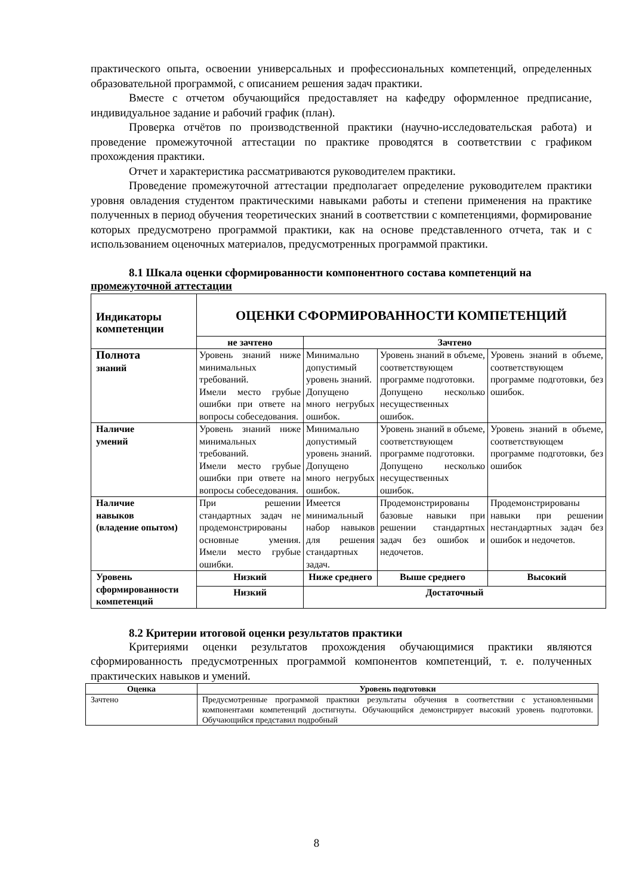практического опыта, освоении универсальных и профессиональных компетенций, определенных образовательной программой, с описанием решения задач практики.
Вместе с отчетом обучающийся предоставляет на кафедру оформленное предписание, индивидуальное задание и рабочий график (план).
Проверка отчётов по производственной практики (научно-исследовательская работа) и проведение промежуточной аттестации по практике проводятся в соответствии с графиком прохождения практики.
Отчет и характеристика рассматриваются руководителем практики.
Проведение промежуточной аттестации предполагает определение руководителем практики уровня овладения студентом практическими навыками работы и степени применения на практике полученных в период обучения теоретических знаний в соответствии с компетенциями, формирование которых предусмотрено программой практики, как на основе представленного отчета, так и с использованием оценочных материалов, предусмотренных программой практики.
8.1 Шкала оценки сформированности компонентного состава компетенций на промежуточной аттестации
| Индикаторы компетенции | ОЦЕНКИ СФОРМИРОВАННОСТИ КОМПЕТЕНЦИЙ | | | |
| --- | --- | --- | --- | --- |
| | не зачтено | Зачтено | | |
| Полнота знаний | Уровень знаний ниже минимальных требований. Имели место грубые ошибки при ответе на вопросы собеседования. | Минимально допустимый уровень знаний. Допущено много негрубых ошибок. | Уровень знаний в объеме, соответствующем программе подготовки. Допущено несколько несущественных ошибок. | Уровень знаний в объеме, соответствующем программе подготовки, без ошибок. |
| Наличие умений | Уровень знаний ниже минимальных требований. Имели место грубые ошибки при ответе на вопросы собеседования. | Минимально допустимый уровень знаний. Допущено много негрубых ошибок. | Уровень знаний в объеме, соответствующем программе подготовки. Допущено несколько несущественных ошибок. | Уровень знаний в объеме, соответствующем программе подготовки, без ошибок |
| Наличие навыков (владение опытом) | При решении стандартных задач не продемонстрированы основные умения. Имели место грубые ошибки. | Имеется минимальный набор навыков для решения стандартных задач. | Продемонстрированы базовые навыки при решении стандартных задач без ошибок и недочетов. | Продемонстрированы навыки при решении нестандартных задач без ошибок и недочетов. |
| Уровень сформированности компетенций | Низкий | Ниже среднего | Выше среднего | Высокий |
| | Низкий | Достаточный | | |
8.2 Критерии итоговой оценки результатов практики
Критериями оценки результатов прохождения обучающимися практики являются сформированность предусмотренных программой компонентов компетенций, т. е. полученных практических навыков и умений.
| Оценка | Уровень подготовки |
| --- | --- |
| Зачтено | Предусмотренные программой практики результаты обучения в соответствии с установленными компонентами компетенций достигнуты. Обучающийся демонстрирует высокий уровень подготовки. Обучающийся представил подробный |
8